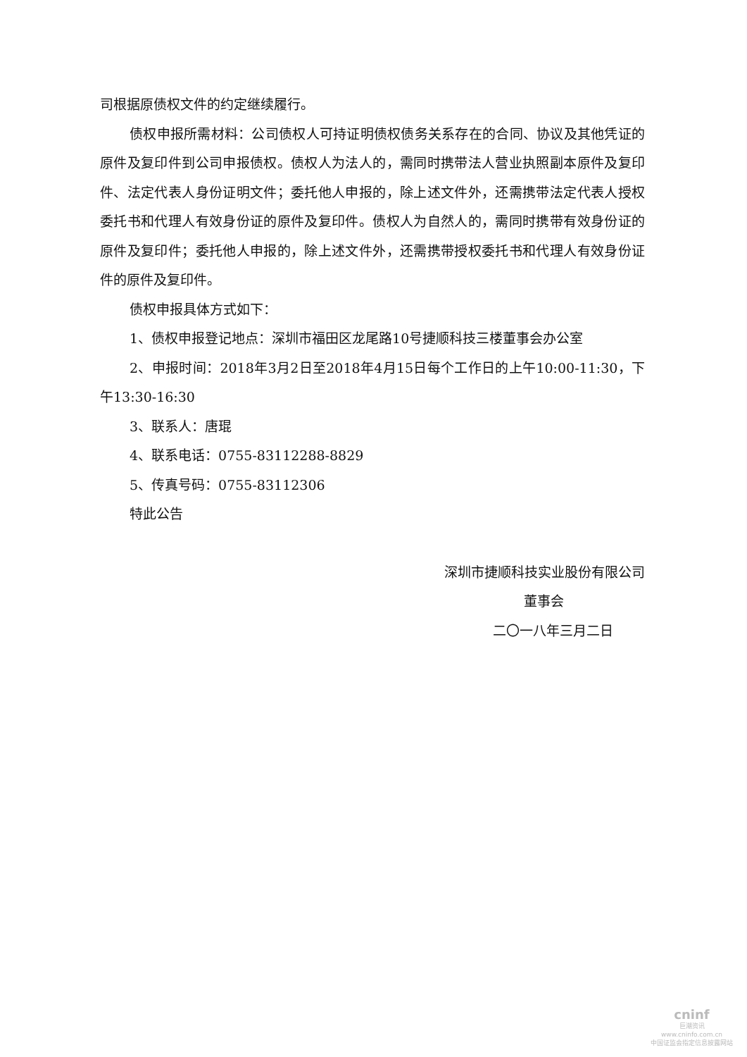司根据原债权文件的约定继续履行。
债权申报所需材料：公司债权人可持证明债权债务关系存在的合同、协议及其他凭证的原件及复印件到公司申报债权。债权人为法人的，需同时携带法人营业执照副本原件及复印件、法定代表人身份证明文件；委托他人申报的，除上述文件外，还需携带法定代表人授权委托书和代理人有效身份证的原件及复印件。债权人为自然人的，需同时携带有效身份证的原件及复印件；委托他人申报的，除上述文件外，还需携带授权委托书和代理人有效身份证件的原件及复印件。
债权申报具体方式如下：
1、债权申报登记地点：深圳市福田区龙尾路10号捷顺科技三楼董事会办公室
2、申报时间：2018年3月2日至2018年4月15日每个工作日的上午10:00-11:30，下午13:30-16:30
3、联系人：唐琨
4、联系电话：0755-83112288-8829
5、传真号码：0755-83112306
特此公告
深圳市捷顺科技实业股份有限公司
董事会
二〇一八年三月二日
cninf
巨潮资讯
www.cninfo.com.cn
中国证监会指定信息披露网站